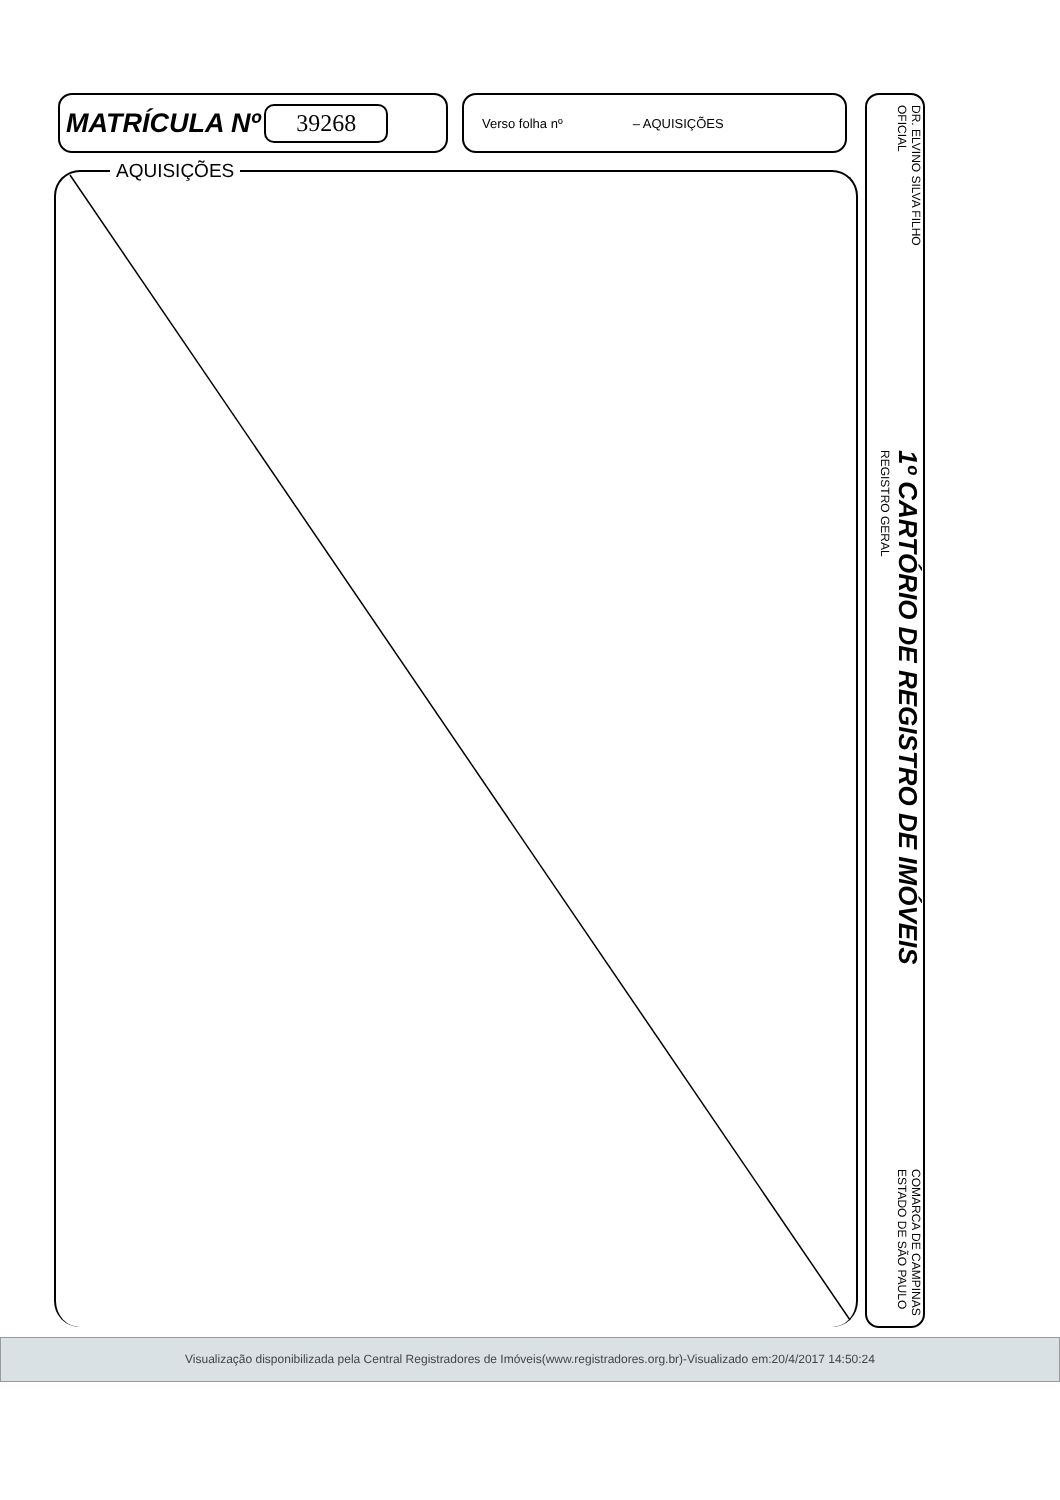MATRÍCULA Nº 39268
Verso folha nº – AQUISIÇÕES
AQUISIÇÕES
DR. ELVINO SILVA FILHO
OFICIAL
1º CARTÓRIO DE REGISTRO DE IMÓVEIS
REGISTRO GERAL
COMARCA DE CAMPINAS
ESTADO DE SÃO PAULO
Visualização disponibilizada pela Central Registradores de Imóveis(www.registradores.org.br)-Visualizado em:20/4/2017 14:50:24